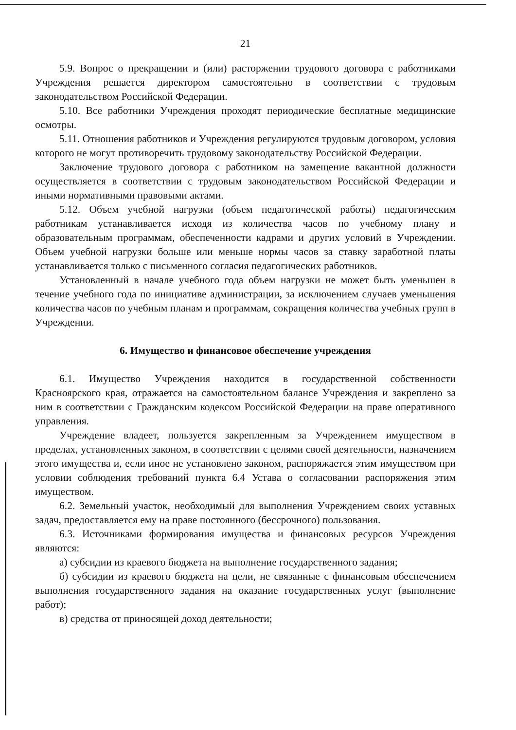21
5.9. Вопрос о прекращении и (или) расторжении трудового договора с работниками Учреждения решается директором самостоятельно в соответствии с трудовым законодательством Российской Федерации.
5.10. Все работники Учреждения проходят периодические бесплатные медицинские осмотры.
5.11. Отношения работников и Учреждения регулируются трудовым договором, условия которого не могут противоречить трудовому законодательству Российской Федерации.
Заключение трудового договора с работником на замещение вакантной должности осуществляется в соответствии с трудовым законодательством Российской Федерации и иными нормативными правовыми актами.
5.12. Объем учебной нагрузки (объем педагогической работы) педагогическим работникам устанавливается исходя из количества часов по учебному плану и образовательным программам, обеспеченности кадрами и других условий в Учреждении. Объем учебной нагрузки больше или меньше нормы часов за ставку заработной платы устанавливается только с письменного согласия педагогических работников.
Установленный в начале учебного года объем нагрузки не может быть уменьшен в течение учебного года по инициативе администрации, за исключением случаев уменьшения количества часов по учебным планам и программам, сокращения количества учебных групп в Учреждении.
6. Имущество и финансовое обеспечение учреждения
6.1. Имущество Учреждения находится в государственной собственности Красноярского края, отражается на самостоятельном балансе Учреждения и закреплено за ним в соответствии с Гражданским кодексом Российской Федерации на праве оперативного управления.
Учреждение владеет, пользуется закрепленным за Учреждением имуществом в пределах, установленных законом, в соответствии с целями своей деятельности, назначением этого имущества и, если иное не установлено законом, распоряжается этим имуществом при условии соблюдения требований пункта 6.4 Устава о согласовании распоряжения этим имуществом.
6.2. Земельный участок, необходимый для выполнения Учреждением своих уставных задач, предоставляется ему на праве постоянного (бессрочного) пользования.
6.3. Источниками формирования имущества и финансовых ресурсов Учреждения являются:
а) субсидии из краевого бюджета на выполнение государственного задания;
б) субсидии из краевого бюджета на цели, не связанные с финансовым обеспечением выполнения государственного задания на оказание государственных услуг (выполнение работ);
в) средства от приносящей доход деятельности;